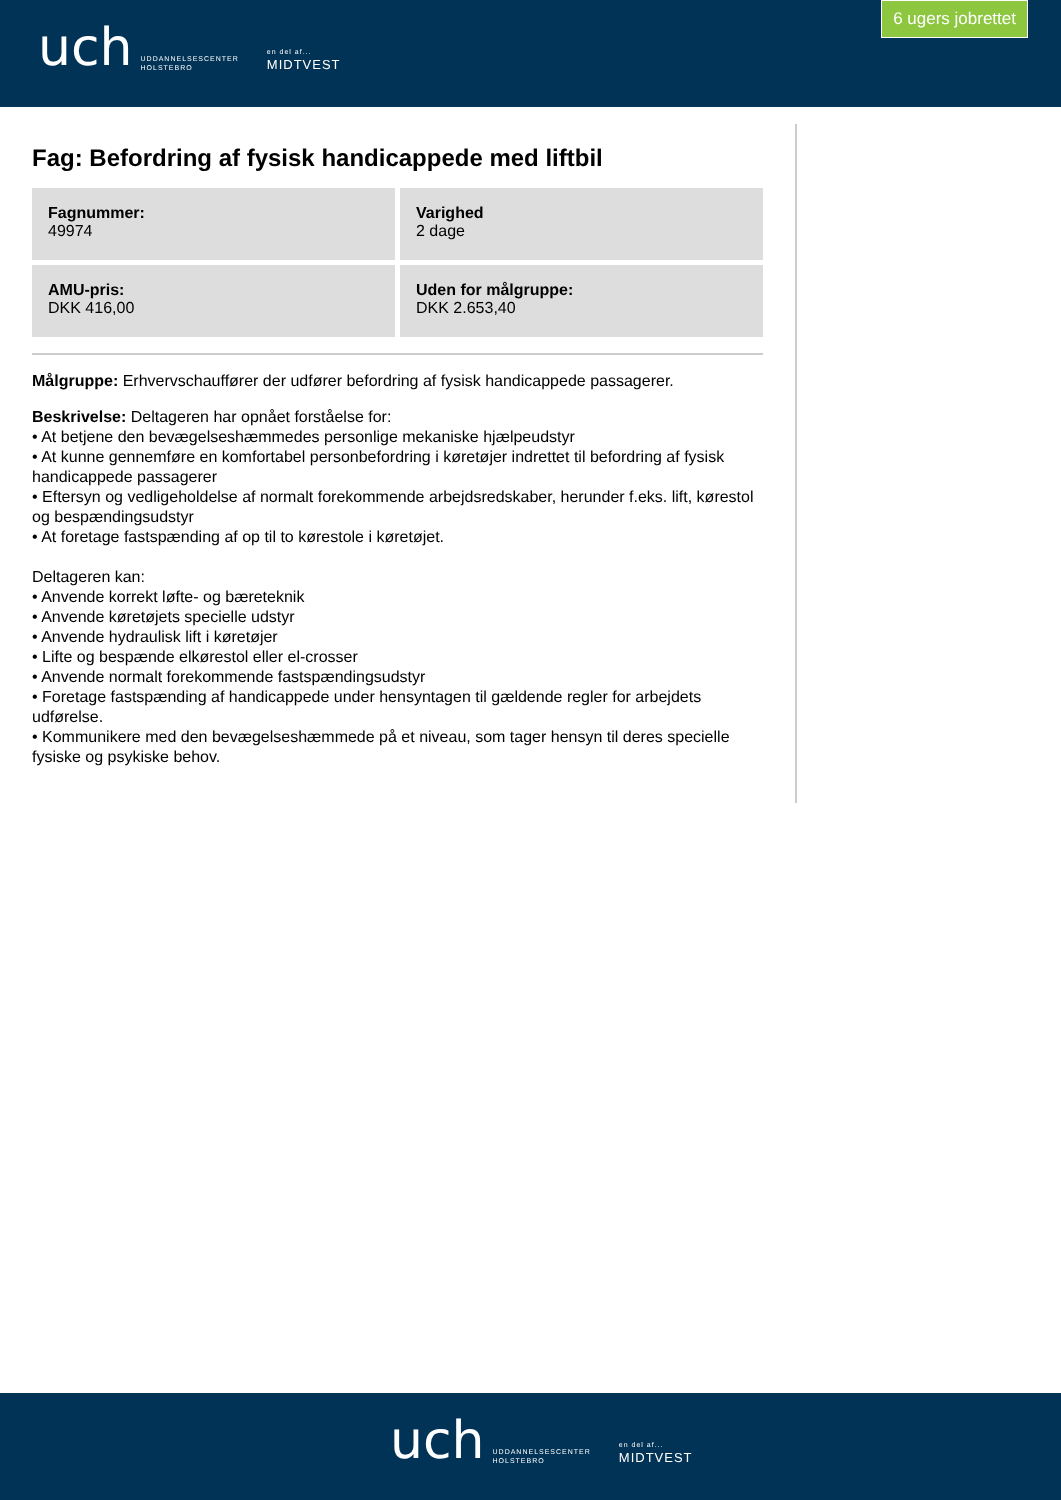uch UDDANNELSESCENTER
HOLSTEBRO en del af...
MIDTVEST
6 ugers jobrettet
Fag: Befordring af fysisk handicappede med liftbil
Fagnummer:
49974
Varighed
2 dage
AMU-pris:
DKK 416,00
Uden for målgruppe:
DKK 2.653,40
Målgruppe: Erhvervschauffører der udfører befordring af fysisk handicappede passagerer.
Beskrivelse: Deltageren har opnået forståelse for:
• At betjene den bevægelseshæmmedes personlige mekaniske hjælpeudstyr
• At kunne gennemføre en komfortabel personbefordring i køretøjer indrettet til befordring af fysisk handicappede passagerer
• Eftersyn og vedligeholdelse af normalt forekommende arbejdsredskaber, herunder f.eks. lift, kørestol og bespændingsudstyr
• At foretage fastspænding af op til to kørestole i køretøjet.
Deltageren kan:
• Anvende korrekt løfte- og bæreteknik
• Anvende køretøjets specielle udstyr
• Anvende hydraulisk lift i køretøjer
• Lifte og bespænde elkørestol eller el-crosser
• Anvende normalt forekommende fastspændingsudstyr
• Foretage fastspænding af handicappede under hensyntagen til gældende regler for arbejdets udførelse.
• Kommunikere med den bevægelseshæmmede på et niveau, som tager hensyn til deres specielle fysiske og psykiske behov.
uch UDDANNELSESCENTER
HOLSTEBRO en del af...
MIDTVEST